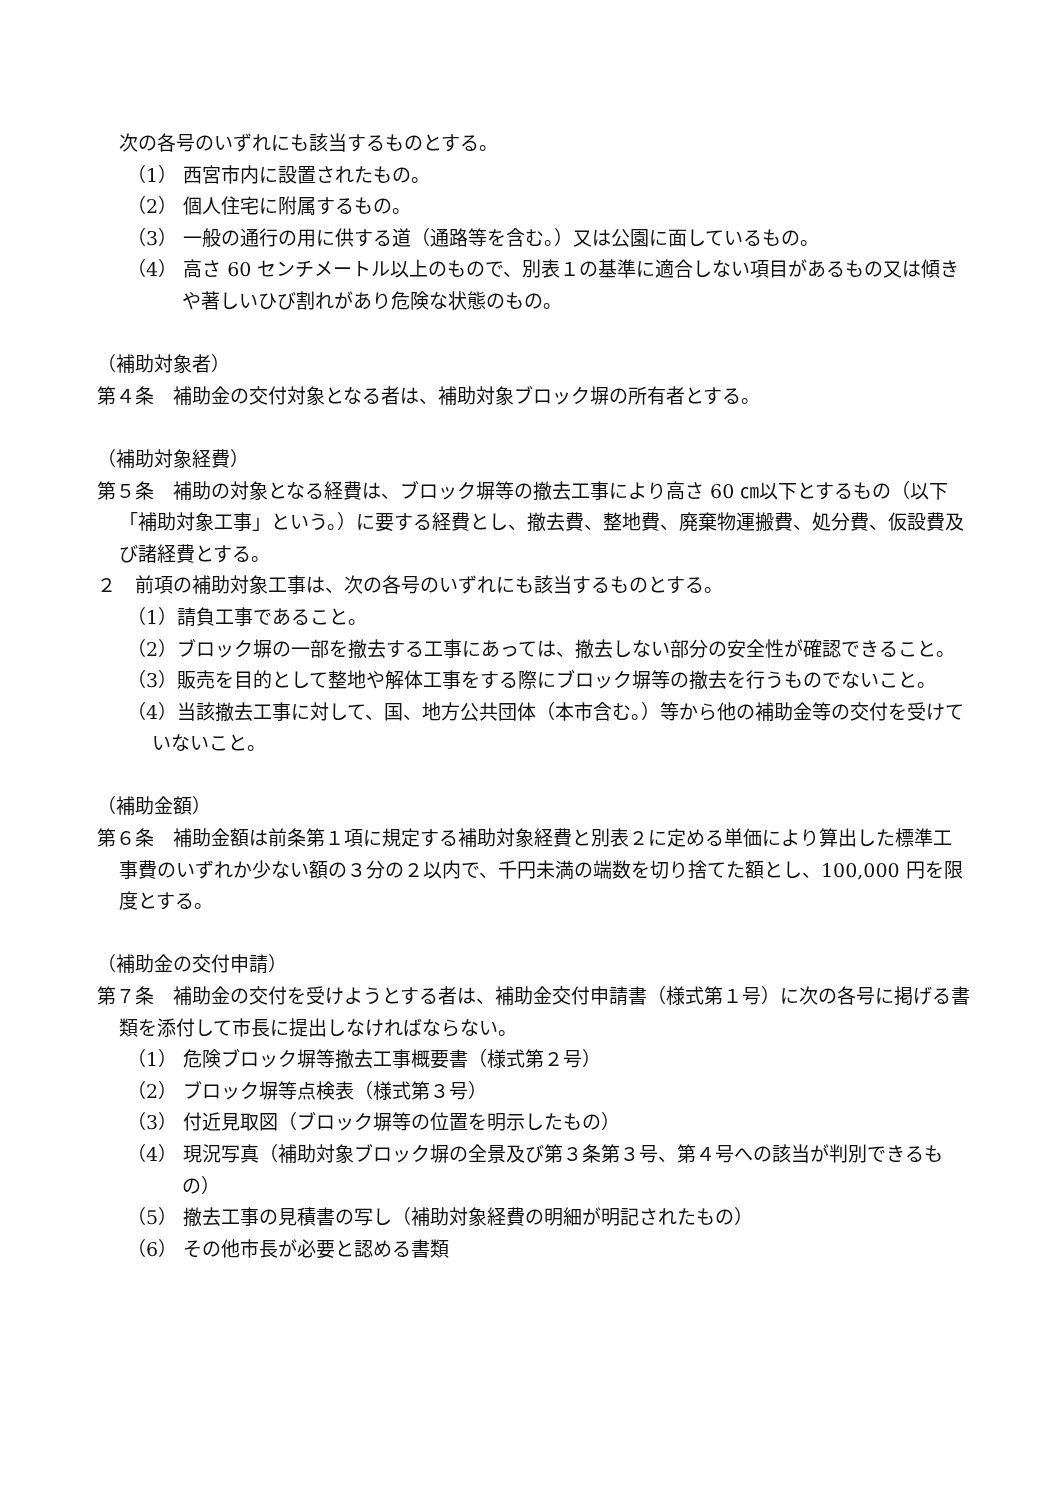次の各号のいずれにも該当するものとする。
（1） 西宮市内に設置されたもの。
（2） 個人住宅に附属するもの。
（3） 一般の通行の用に供する道（通路等を含む。）又は公園に面しているもの。
（4） 高さ 60 センチメートル以上のもので、別表１の基準に適合しない項目があるもの又は傾きや著しいひび割れがあり危険な状態のもの。
（補助対象者）
第４条　補助金の交付対象となる者は、補助対象ブロック塀の所有者とする。
（補助対象経費）
第５条　補助の対象となる経費は、ブロック塀等の撤去工事により高さ 60 ㎝以下とするもの（以下「補助対象工事」という。）に要する経費とし、撤去費、整地費、廃棄物運搬費、処分費、仮設費及び諸経費とする。
２　前項の補助対象工事は、次の各号のいずれにも該当するものとする。
（1）請負工事であること。
（2）ブロック塀の一部を撤去する工事にあっては、撤去しない部分の安全性が確認できること。
（3）販売を目的として整地や解体工事をする際にブロック塀等の撤去を行うものでないこと。
（4）当該撤去工事に対して、国、地方公共団体（本市含む。）等から他の補助金等の交付を受けていないこと。
（補助金額）
第６条　補助金額は前条第１項に規定する補助対象経費と別表２に定める単価により算出した標準工事費のいずれか少ない額の３分の２以内で、千円未満の端数を切り捨てた額とし、100,000 円を限度とする。
（補助金の交付申請）
第７条　補助金の交付を受けようとする者は、補助金交付申請書（様式第１号）に次の各号に掲げる書類を添付して市長に提出しなければならない。
（1） 危険ブロック塀等撤去工事概要書（様式第２号）
（2） ブロック塀等点検表（様式第３号）
（3） 付近見取図（ブロック塀等の位置を明示したもの）
（4） 現況写真（補助対象ブロック塀の全景及び第３条第３号、第４号への該当が判別できるもの）
（5） 撤去工事の見積書の写し（補助対象経費の明細が明記されたもの）
（6） その他市長が必要と認める書類